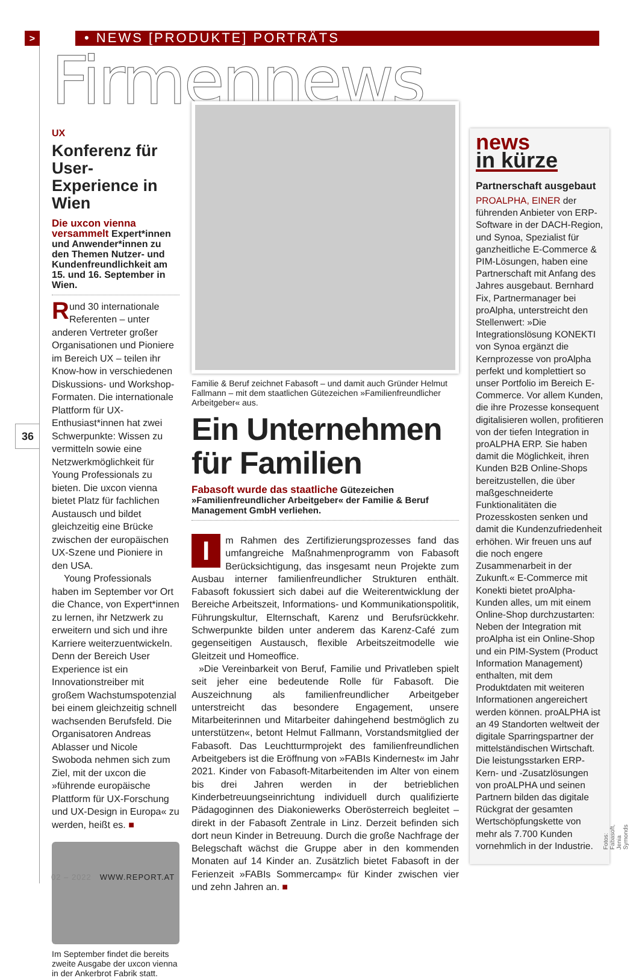> • NEWS [PRODUKTE] PORTRÄTS
Firmennews
36
UX
Konferenz für User-Experience in Wien
Die uxcon vienna versammelt Expert*innen und Anwender*innen zu den Themen Nutzer- und Kundenfreundlichkeit am 15. und 16. September in Wien.
Rund 30 internationale Referenten – unter anderen Vertreter großer Organisationen und Pioniere im Bereich UX – teilen ihr Know-how in verschiedenen Diskussions- und Workshop-Formaten. Die internationale Plattform für UX-Enthusiast*innen hat zwei Schwerpunkte: Wissen zu vermitteln sowie eine Netzwerkmöglichkeit für Young Professionals zu bieten. Die uxcon vienna bietet Platz für fachlichen Austausch und bildet gleichzeitig eine Brücke zwischen der europäischen UX-Szene und Pioniere in den USA.
Young Professionals haben im September vor Ort die Chance, von Expert*innen zu lernen, ihr Netzwerk zu erweitern und sich und ihre Karriere weiterzuentwickeln. Denn der Bereich User Experience ist ein Innovationstreiber mit großem Wachstumspotenzial bei einem gleichzeitig schnell wachsenden Berufsfeld. Die Organisatoren Andreas Ablasser und Nicole Swoboda nehmen sich zum Ziel, mit der uxcon die »führende europäische Plattform für UX-Forschung und UX-Design in Europa« zu werden, heißt es. ■
Im September findet die bereits zweite Ausgabe der uxcon vienna in der Ankerbrot Fabrik statt.
Familie & Beruf zeichnet Fabasoft – und damit auch Gründer Helmut Fallmann – mit dem staatlichen Gütezeichen »Familienfreundlicher Arbeitgeber« aus.
Ein Unternehmen für Familien
Fabasoft wurde das staatliche Gütezeichen »Familienfreundlicher Arbeitgeber« der Familie & Beruf Management GmbH verliehen.
Im Rahmen des Zertifizierungsprozesses fand das umfangreiche Maßnahmenprogramm von Fabasoft Berücksichtigung, das insgesamt neun Projekte zum Ausbau interner familienfreundlicher Strukturen enthält. Fabasoft fokussiert sich dabei auf die Weiterentwicklung der Bereiche Arbeitszeit, Informations- und Kommunikationspolitik, Führungskultur, Elternschaft, Karenz und Berufsrückkehr. Schwerpunkte bilden unter anderem das Karenz-Café zum gegenseitigen Austausch, flexible Arbeitszeitmodelle wie Gleitzeit und Homeoffice.
»Die Vereinbarkeit von Beruf, Familie und Privatleben spielt seit jeher eine bedeutende Rolle für Fabasoft. Die Auszeichnung als familienfreundlicher Arbeitgeber unterstreicht das besondere Engagement, unsere Mitarbeiterinnen und Mitarbeiter dahingehend bestmöglich zu unterstützen«, betont Helmut Fallmann, Vorstandsmitglied der Fabasoft. Das Leuchtturmprojekt des familienfreundlichen Arbeitgebers ist die Eröffnung von »FABIs Kindernest« im Jahr 2021. Kinder von Fabasoft-Mitarbeitenden im Alter von einem bis drei Jahren werden in der betrieblichen Kinderbetreuungseinrichtung individuell durch qualifizierte Pädagoginnen des Diakoniewerks Oberösterreich begleitet – direkt in der Fabasoft Zentrale in Linz. Derzeit befinden sich dort neun Kinder in Betreuung. Durch die große Nachfrage der Belegschaft wächst die Gruppe aber in den kommenden Monaten auf 14 Kinder an. Zusätzlich bietet Fabasoft in der Ferienzeit »FABIs Sommercamp« für Kinder zwischen vier und zehn Jahren an. ■
news
in kürze
Partnerschaft ausgebaut
PROALPHA, EINER der führenden Anbieter von ERP-Software in der DACH-Region, und Synoa, Spezialist für ganzheitliche E-Commerce & PIM-Lösungen, haben eine Partnerschaft mit Anfang des Jahres ausgebaut. Bernhard Fix, Partnermanager bei proAlpha, unterstreicht den Stellenwert: »Die Integrationslösung KONEKTI von Synoa ergänzt die Kernprozesse von proAlpha perfekt und komplettiert so unser Portfolio im Bereich E-Commerce. Vor allem Kunden, die ihre Prozesse konsequent digitalisieren wollen, profitieren von der tiefen Integration in proALPHA ERP. Sie haben damit die Möglichkeit, ihren Kunden B2B Online-Shops bereitzustellen, die über maßgeschneiderte Funktionalitäten die Prozesskosten senken und damit die Kundenzufriedenheit erhöhen. Wir freuen uns auf die noch engere Zusammenarbeit in der Zukunft.« E-Commerce mit Konekti bietet proAlpha-Kunden alles, um mit einem Online-Shop durchzustarten: Neben der Integration mit proAlpha ist ein Online-Shop und ein PIM-System (Product Information Management) enthalten, mit dem Produktdaten mit weiteren Informationen angereichert werden können. proALPHA ist an 49 Standorten weltweit der digitale Sparringspartner der mittelständischen Wirtschaft. Die leistungsstarken ERP-Kern- und -Zusatzlösungen von proALPHA und seinen Partnern bilden das digitale Rückgrat der gesamten Wertschöpfungskette von mehr als 7.700 Kunden vornehmlich in der Industrie.
Fotos: Fabasoft, Jenia Symonds
02 – 2022 WWW.REPORT.AT